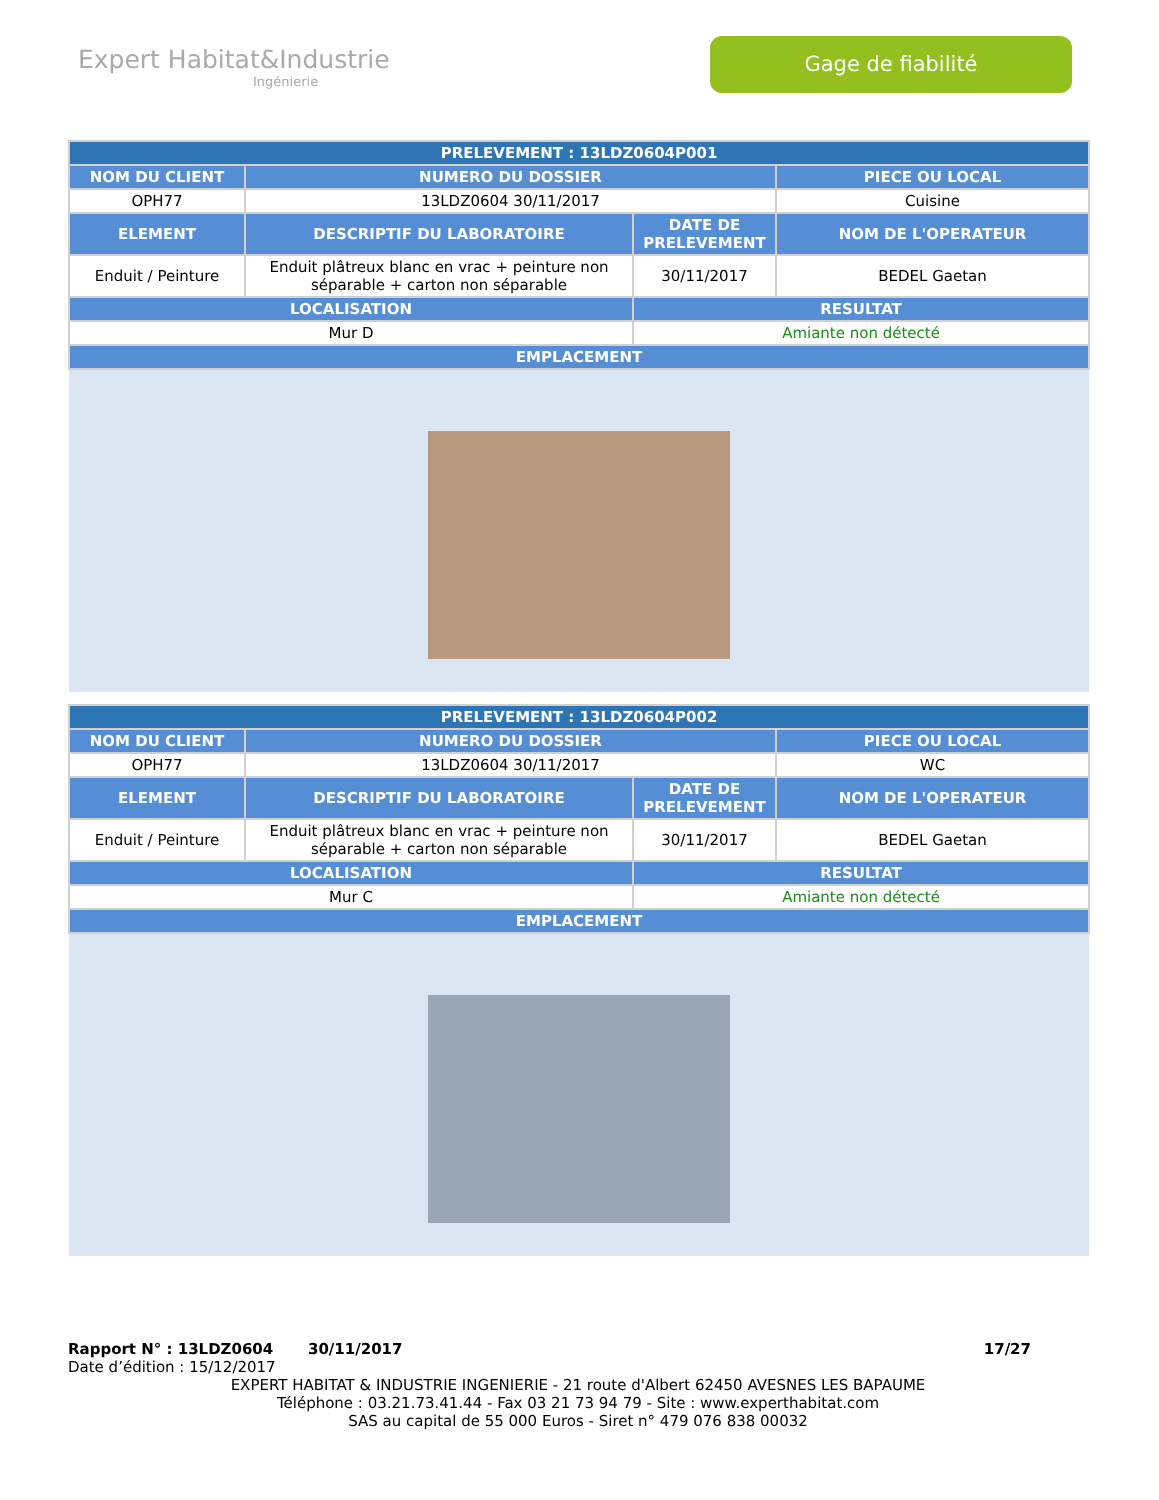Expert Habitat&Industrie
Ingénierie
Gage de fiabilité
| PRELEVEMENT : 13LDZ0604P001 | | | |
| --- | --- | --- | --- |
| NOM DU CLIENT | NUMERO DU DOSSIER | | PIECE OU LOCAL |
| OPH77 | 13LDZ0604 30/11/2017 | | Cuisine |
| ELEMENT | DESCRIPTIF DU LABORATOIRE | DATE DE PRELEVEMENT | NOM DE L'OPERATEUR |
| Enduit / Peinture | Enduit plâtreux blanc en vrac + peinture non séparable + carton non séparable | 30/11/2017 | BEDEL Gaetan |
| LOCALISATION | | RESULTAT | |
| Mur D | | Amiante non détecté | |
| EMPLACEMENT | | | |
| PRELEVEMENT : 13LDZ0604P002 | | | |
| --- | --- | --- | --- |
| NOM DU CLIENT | NUMERO DU DOSSIER | | PIECE OU LOCAL |
| OPH77 | 13LDZ0604 30/11/2017 | | WC |
| ELEMENT | DESCRIPTIF DU LABORATOIRE | DATE DE PRELEVEMENT | NOM DE L'OPERATEUR |
| Enduit / Peinture | Enduit plâtreux blanc en vrac + peinture non séparable + carton non séparable | 30/11/2017 | BEDEL Gaetan |
| LOCALISATION | | RESULTAT | |
| Mur C | | Amiante non détecté | |
| EMPLACEMENT | | | |
Rapport N° : 13LDZ0604 30/11/2017 17/27
Date d’édition : 15/12/2017
EXPERT HABITAT & INDUSTRIE INGENIERIE - 21 route d'Albert 62450 AVESNES LES BAPAUME
Téléphone : 03.21.73.41.44 - Fax 03 21 73 94 79 - Site : www.experthabitat.com
SAS au capital de 55 000 Euros - Siret n° 479 076 838 00032